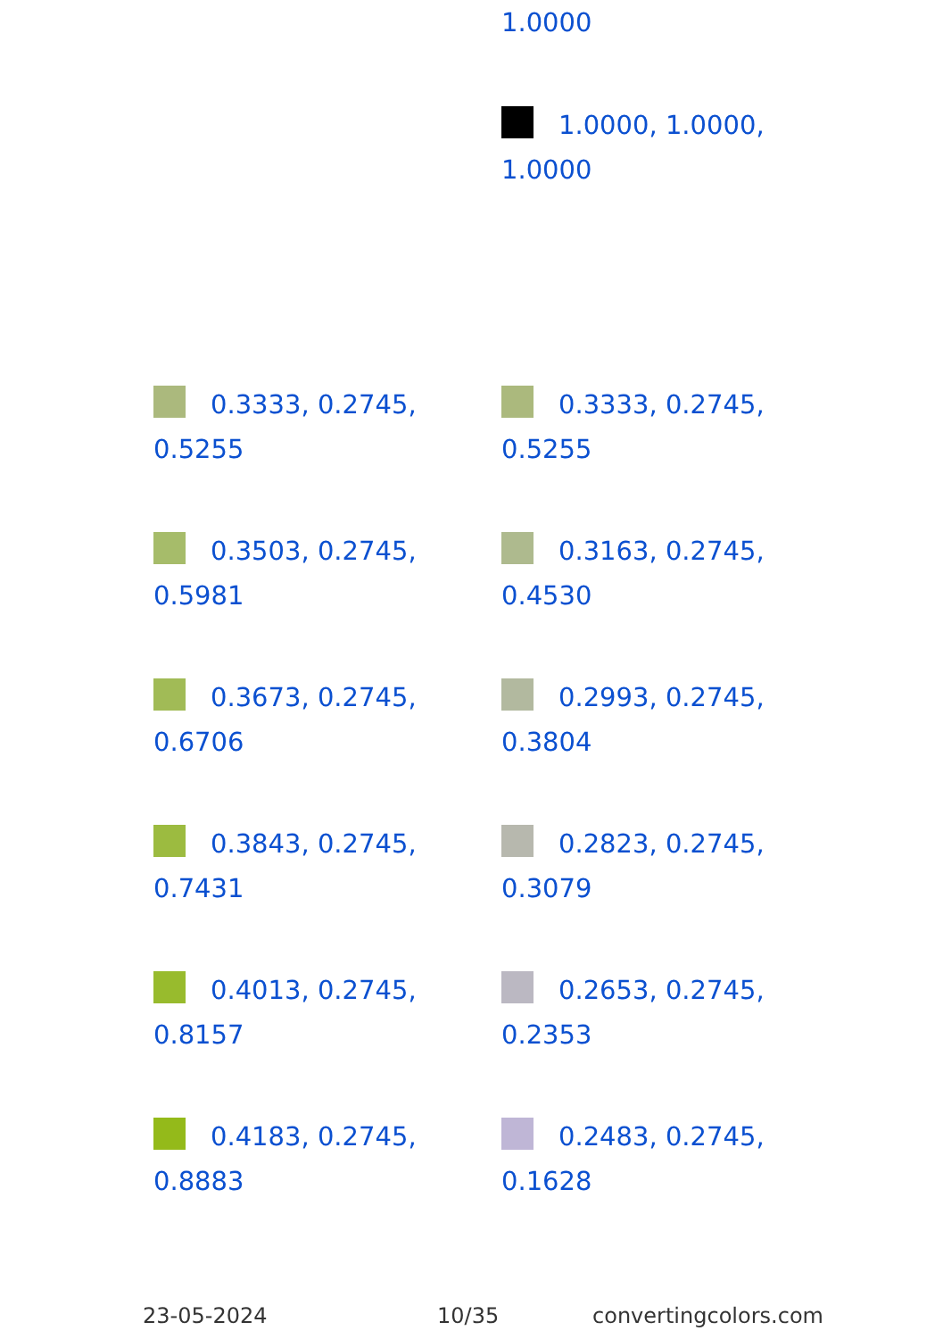1.0000
1.0000, 1.0000, 1.0000
0.3333, 0.2745, 0.5255
0.3333, 0.2745, 0.5255
0.3503, 0.2745, 0.5981
0.3163, 0.2745, 0.4530
0.3673, 0.2745, 0.6706
0.2993, 0.2745, 0.3804
0.3843, 0.2745, 0.7431
0.2823, 0.2745, 0.3079
0.4013, 0.2745, 0.8157
0.2653, 0.2745, 0.2353
0.4183, 0.2745, 0.8883
0.2483, 0.2745, 0.1628
23-05-2024 10/35 convertingcolors.com